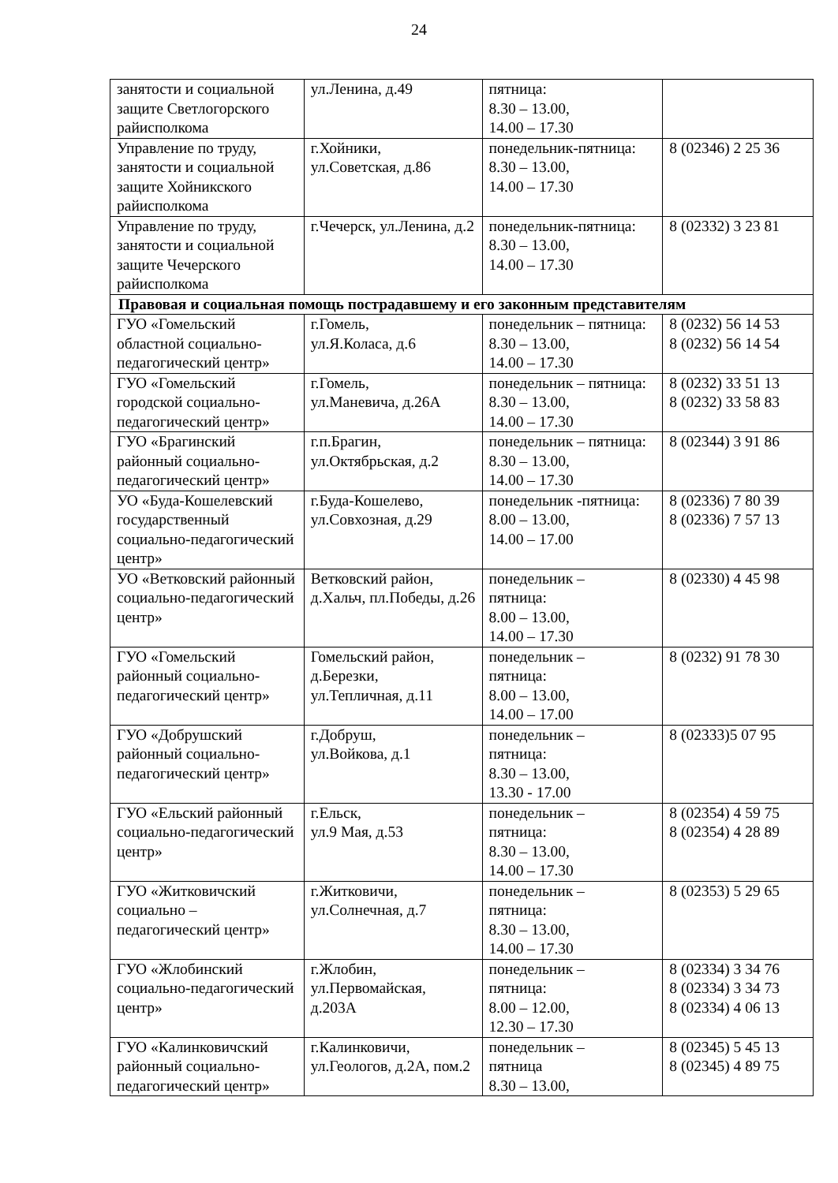24
| занятости и социальной защите Светлогорского райисполкома | ул.Ленина, д.49 | пятница: 8.30 – 13.00, 14.00 – 17.30 | |
| Управление по труду, занятости и социальной защите Хойникского райисполкома | г.Хойники, ул.Советская, д.86 | понедельник-пятница: 8.30 – 13.00, 14.00 – 17.30 | 8 (02346) 2 25 36 |
| Управление по труду, занятости и социальной защите Чечерского райисполкома | г.Чечерск, ул.Ленина, д.2 | понедельник-пятница: 8.30 – 13.00, 14.00 – 17.30 | 8 (02332) 3 23 81 |
| Правовая и социальная помощь пострадавшему и его законным представителям | | | |
| ГУО «Гомельский областной социально-педагогический центр» | г.Гомель, ул.Я.Коласа, д.6 | понедельник – пятница: 8.30 – 13.00, 14.00 – 17.30 | 8 (0232) 56 14 53 8 (0232) 56 14 54 |
| ГУО «Гомельский городской социально-педагогический центр» | г.Гомель, ул.Маневича, д.26А | понедельник – пятница: 8.30 – 13.00, 14.00 – 17.30 | 8 (0232) 33 51 13 8 (0232) 33 58 83 |
| ГУО «Брагинский районный социально-педагогический центр» | г.п.Брагин, ул.Октябрьская, д.2 | понедельник – пятница: 8.30 – 13.00, 14.00 – 17.30 | 8 (02344) 3 91 86 |
| УО «Буда-Кошелевский государственный социально-педагогический центр» | г.Буда-Кошелево, ул.Совхозная, д.29 | понедельник -пятница: 8.00 – 13.00, 14.00 – 17.00 | 8 (02336) 7 80 39 8 (02336) 7 57 13 |
| УО «Ветковский районный социально-педагогический центр» | Ветковский район, д.Хальч, пл.Победы, д.26 | понедельник – пятница: 8.00 – 13.00, 14.00 – 17.30 | 8 (02330) 4 45 98 |
| ГУО «Гомельский районный социально-педагогический центр» | Гомельский район, д.Березки, ул.Тепличная, д.11 | понедельник – пятница: 8.00 – 13.00, 14.00 – 17.00 | 8 (0232) 91 78 30 |
| ГУО «Добрушский районный социально-педагогический центр» | г.Добруш, ул.Войкова, д.1 | понедельник – пятница: 8.30 – 13.00, 13.30 - 17.00 | 8 (02333)5 07 95 |
| ГУО «Ельский районный социально-педагогический центр» | г.Ельск, ул.9 Мая, д.53 | понедельник – пятница: 8.30 – 13.00, 14.00 – 17.30 | 8 (02354) 4 59 75 8 (02354) 4 28 89 |
| ГУО «Житковичский социально – педагогический центр» | г.Житковичи, ул.Солнечная, д.7 | понедельник – пятница: 8.30 – 13.00, 14.00 – 17.30 | 8 (02353) 5 29 65 |
| ГУО «Жлобинский социально-педагогический центр» | г.Жлобин, ул.Первомайская, д.203А | понедельник – пятница: 8.00 – 12.00, 12.30 – 17.30 | 8 (02334) 3 34 76 8 (02334) 3 34 73 8 (02334) 4 06 13 |
| ГУО «Калинковичский районный социально-педагогический центр» | г.Калинковичи, ул.Геологов, д.2А, пом.2 | понедельник – пятница 8.30 – 13.00, | 8 (02345) 5 45 13 8 (02345) 4 89 75 |